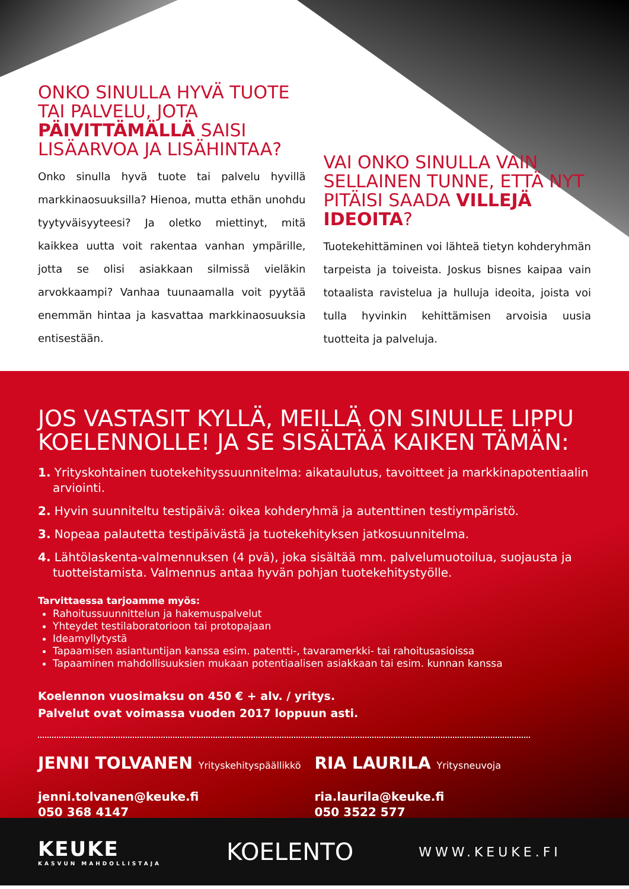ONKO SINULLA HYVÄ TUOTE TAI PALVELU, JOTA PÄIVITTÄMÄLLÄ SAISI LISÄARVOA JA LISÄHINTAA?
Onko sinulla hyvä tuote tai palvelu hyvillä markkinaosuuksilla? Hienoa, mutta ethän unohdu tyytyväisyyteesi? Ja oletko miettinyt, mitä kaikkea uutta voit rakentaa vanhan ympärille, jotta se olisi asiakkaan silmissä vieläkin arvokkaampi? Vanhaa tuunaamalla voit pyytää enemmän hintaa ja kasvattaa markkinaosuuksia entisestään.
VAI ONKO SINULLA VAIN SELLAINEN TUNNE, ETTÄ NYT PITÄISI SAADA VILLEJÄ IDEOITA?
Tuotekehittäminen voi lähteä tietyn kohderyhmän tarpeista ja toiveista. Joskus bisnes kaipaa vain totaalista ravistelua ja hulluja ideoita, joista voi tulla hyvinkin kehittämisen arvoisia uusia tuotteita ja palveluja.
JOS VASTASIT KYLLÄ, MEILLÄ ON SINULLE LIPPU KOELENNOLLE! JA SE SISÄLTÄÄ KAIKEN TÄMÄN:
1. Yrityskohtainen tuotekehityssuunnitelma: aikataulutus, tavoitteet ja markkinapotentiaalin arviointi.
2. Hyvin suunniteltu testipäivä: oikea kohderyhmä ja autenttinen testiympäristö.
3. Nopeaa palautetta testipäivästä ja tuotekehityksen jatkosuunnitelma.
4. Lähtölaskenta-valmennuksen (4 pvä), joka sisältää mm. palvelumuotoilua, suojausta ja tuotteistamista. Valmennus antaa hyvän pohjan tuotekehitystyölle.
Tarvittaessa tarjoamme myös:
Rahoitussuunnittelun ja hakemuspalvelut
Yhteydet testilaboratorioon tai protopajaan
Ideamyllytystä
Tapaamisen asiantuntijan kanssa esim. patentti-, tavaramerkki- tai rahoitusasioissa
Tapaaminen mahdollisuuksien mukaan potentiaalisen asiakkaan tai esim. kunnan kanssa
Koelennon vuosimaksu on 450 € + alv. / yritys.
Palvelut ovat voimassa vuoden 2017 loppuun asti.
JENNI TOLVANEN Yrityskehityspäällikkö
jenni.tolvanen@keuke.fi
050 368 4147
RIA LAURILA Yritysneuvoja
ria.laurila@keuke.fi
050 3522 577
KEUKE
KASVUN MAHDOLLISTAJA
KOELENTO
WWW.KEUKE.FI